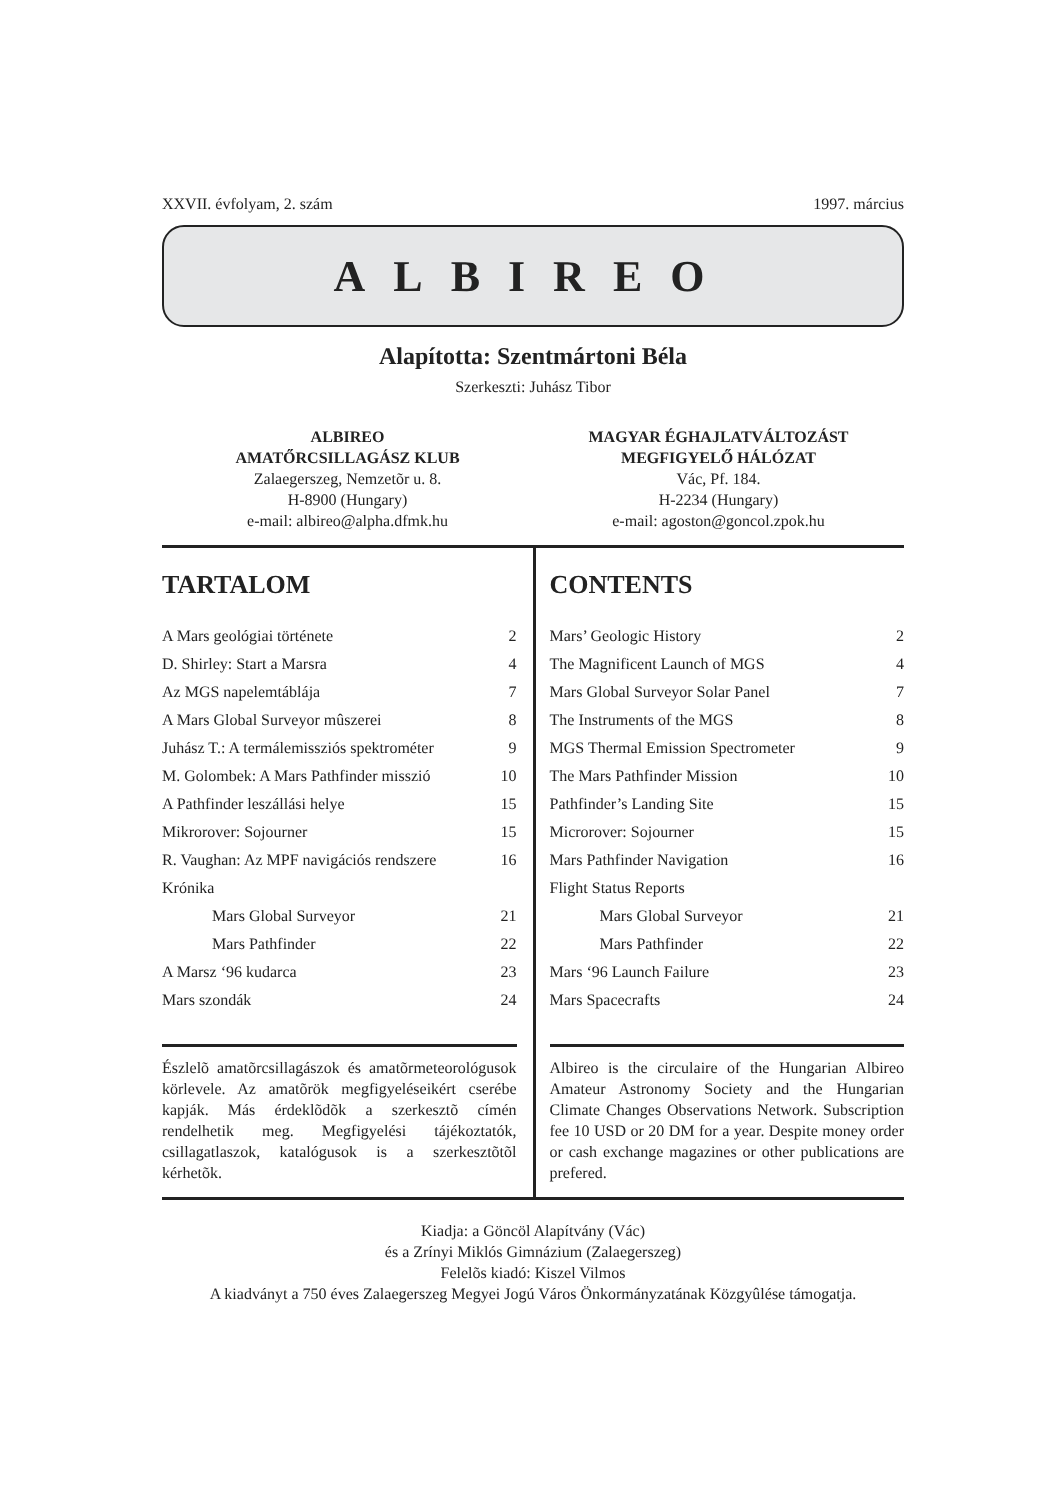XXVII. évfolyam, 2. szám 1997. március
ALBIREO
Alapította: Szentmártoni Béla
Szerkeszti: Juhász Tibor
ALBIREO
AMATŐRCSILLAGÁSZ KLUB
Zalaegerszeg, Nemzetõr u. 8.
H-8900 (Hungary)
e-mail: albireo@alpha.dfmk.hu
MAGYAR ÉGHAJLATVÁLTOZÁST
MEGFIGYELŐ HÁLÓZAT
Vác, Pf. 184.
H-2234 (Hungary)
e-mail: agoston@goncol.zpok.hu
TARTALOM
| A Mars geológiai története | 2 |
| D. Shirley: Start a Marsra | 4 |
| Az MGS napelemtáblája | 7 |
| A Mars Global Surveyor mûszerei | 8 |
| Juhász T.: A termálemissziós spektrométer | 9 |
| M. Golombek: A Mars Pathfinder misszió | 10 |
| A Pathfinder leszállási helye | 15 |
| Mikrorover: Sojourner | 15 |
| R. Vaughan: Az MPF navigációs rendszere | 16 |
| Krónika | |
| Mars Global Surveyor | 21 |
| Mars Pathfinder | 22 |
| A Marsz ‘96 kudarca | 23 |
| Mars szondák | 24 |
Észlelõ amatõrcsillagászok és amatõrmeteorológusok körlevele. Az amatõrök megfigyeléseikért cserébe kapják. Más érdeklõdõk a szerkesztõ címén rendelhetik meg. Megfigyelési tájékoztatók, csillagatlaszok, katalógusok is a szerkesztõtõl kérhetõk.
CONTENTS
| Mars’ Geologic History | 2 |
| The Magnificent Launch of MGS | 4 |
| Mars Global Surveyor Solar Panel | 7 |
| The Instruments of the MGS | 8 |
| MGS Thermal Emission Spectrometer | 9 |
| The Mars Pathfinder Mission | 10 |
| Pathfinder’s Landing Site | 15 |
| Microrover: Sojourner | 15 |
| Mars Pathfinder Navigation | 16 |
| Flight Status Reports | |
| Mars Global Surveyor | 21 |
| Mars Pathfinder | 22 |
| Mars ‘96 Launch Failure | 23 |
| Mars Spacecrafts | 24 |
Albireo is the circulaire of the Hungarian Albireo Amateur Astronomy Society and the Hungarian Climate Changes Observations Network. Subscription fee 10 USD or 20 DM for a year. Despite money order or cash exchange magazines or other publications are prefered.
Kiadja: a Göncöl Alapítvány (Vác)
és a Zrínyi Miklós Gimnázium (Zalaegerszeg)
Felelõs kiadó: Kiszel Vilmos
A kiadványt a 750 éves Zalaegerszeg Megyei Jogú Város Önkormányzatának Közgyûlése támogatja.